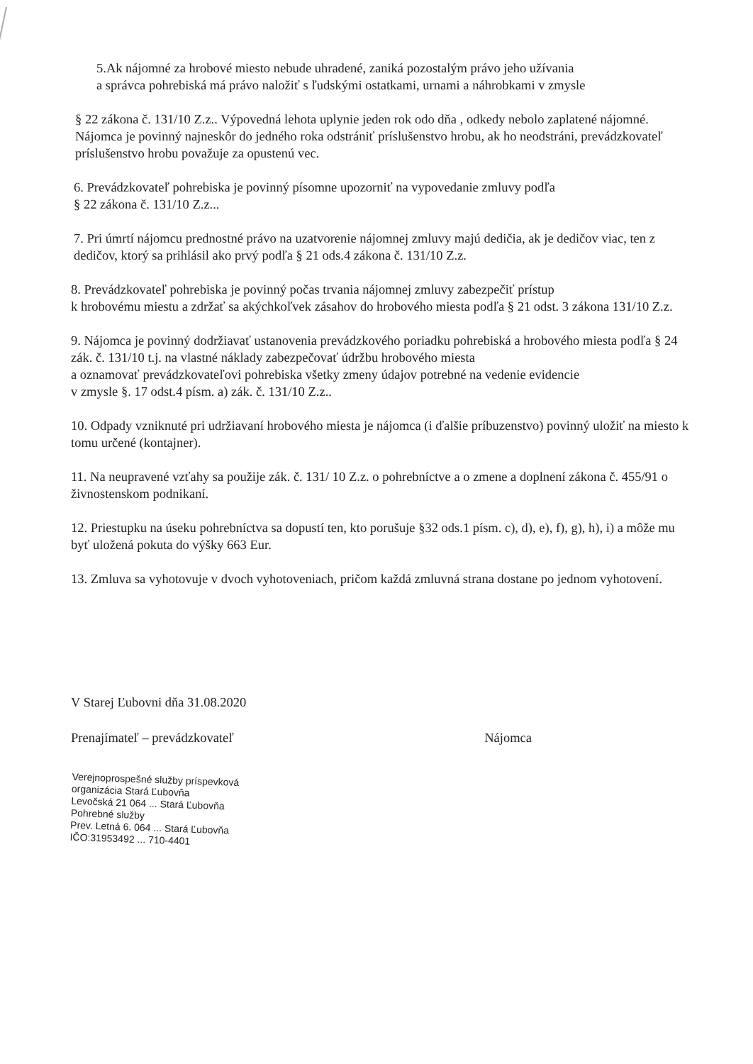5.Ak nájomné za hrobové miesto nebude uhradené, zaniká pozostalým právo jeho užívania
a správca pohrebiská má právo naložiť s ľudskými ostatkami, urnami a náhrobkami v zmysle
§ 22 zákona č. 131/10 Z.z.. Výpovedná lehota uplynie jeden rok odo dňa , odkedy nebolo zaplatené nájomné. Nájomca je povinný najneskôr do jedného roka odstrániť príslušenstvo hrobu, ak ho neodstráni, prevádzkovateľ príslušenstvo hrobu považuje za opustenú vec.
6. Prevádzkovateľ pohrebiska je povinný písomne upozorniť na vypovedanie zmluvy podľa
§ 22 zákona č. 131/10 Z.z...
7. Pri úmrtí nájomcu prednostné právo na uzatvorenie nájomnej zmluvy majú dedičia, ak je dedičov viac, ten z dedičov, ktorý sa prihlásil ako prvý podľa § 21 ods.4 zákona č. 131/10 Z.z.
8. Prevádzkovateľ pohrebiska je povinný počas trvania nájomnej zmluvy zabezpečiť prístup
k hrobovému miestu a zdržať sa akýchkoľvek zásahov do hrobového miesta podľa § 21 odst. 3 zákona 131/10 Z.z.
9. Nájomca je povinný dodržiavať ustanovenia prevádzkového poriadku pohrebiská a hrobového miesta podľa § 24 zák. č. 131/10 t.j. na vlastné náklady zabezpečovať údržbu hrobového miesta
a oznamovať prevádzkovateľovi pohrebiska všetky zmeny údajov potrebné na vedenie evidencie
v zmysle §. 17 odst.4 písm. a) zák. č. 131/10 Z.z..
10. Odpady vzniknuté pri udržiavaní hrobového miesta je nájomca (i ďalšie príbuzenstvo) povinný uložiť na miesto k tomu určené (kontajner).
11. Na neupravené vzťahy sa použije zák. č. 131/ 10 Z.z. o pohrebníctve a o zmene a doplnení zákona č. 455/91 o živnostenskom podnikaní.
12. Priestupku na úseku pohrebníctva sa dopustí ten, kto porušuje §32 ods.1 písm. c), d), e), f), g), h), i) a môže mu byť uložená pokuta do výšky 663 Eur.
13. Zmluva sa vyhotovuje v dvoch vyhotoveniach, pričom každá zmluvná strana dostane po jednom vyhotovení.
V Starej Ľubovni dňa 31.08.2020
Prenajímateľ – prevádzkovateľ Nájomca
Verejnoprospešné služby príspevková organizácia Stará Ľubovňa
Levočská 21 064 ... Stará Ľubovňa
Pohrebné služby
Prev. Letná 6. 064 ... Stará Ľubovňa
IČO:31953492 ... 710-4401